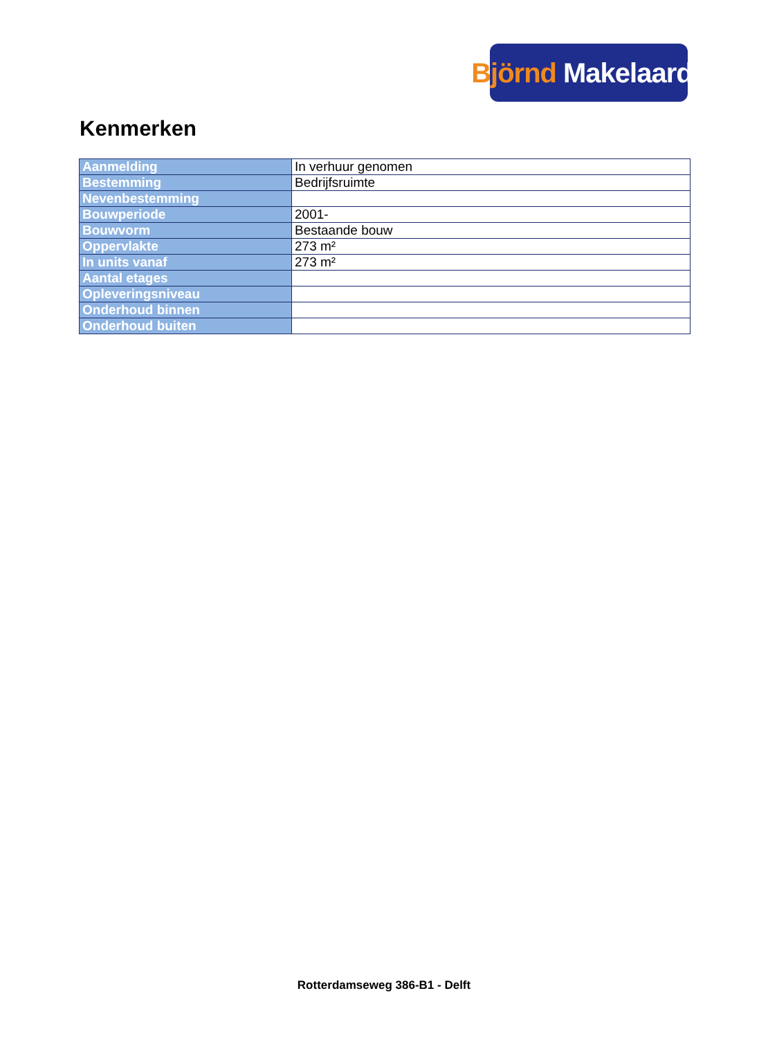Björnd Makelaardij
Kenmerken
| Aanmelding | In verhuur genomen |
| Bestemming | Bedrijfsruimte |
| Nevenbestemming | |
| Bouwperiode | 2001- |
| Bouwvorm | Bestaande bouw |
| Oppervlakte | 273 m² |
| In units vanaf | 273 m² |
| Aantal etages | |
| Opleveringsniveau | |
| Onderhoud binnen | |
| Onderhoud buiten | |
Rotterdamseweg 386-B1 - Delft